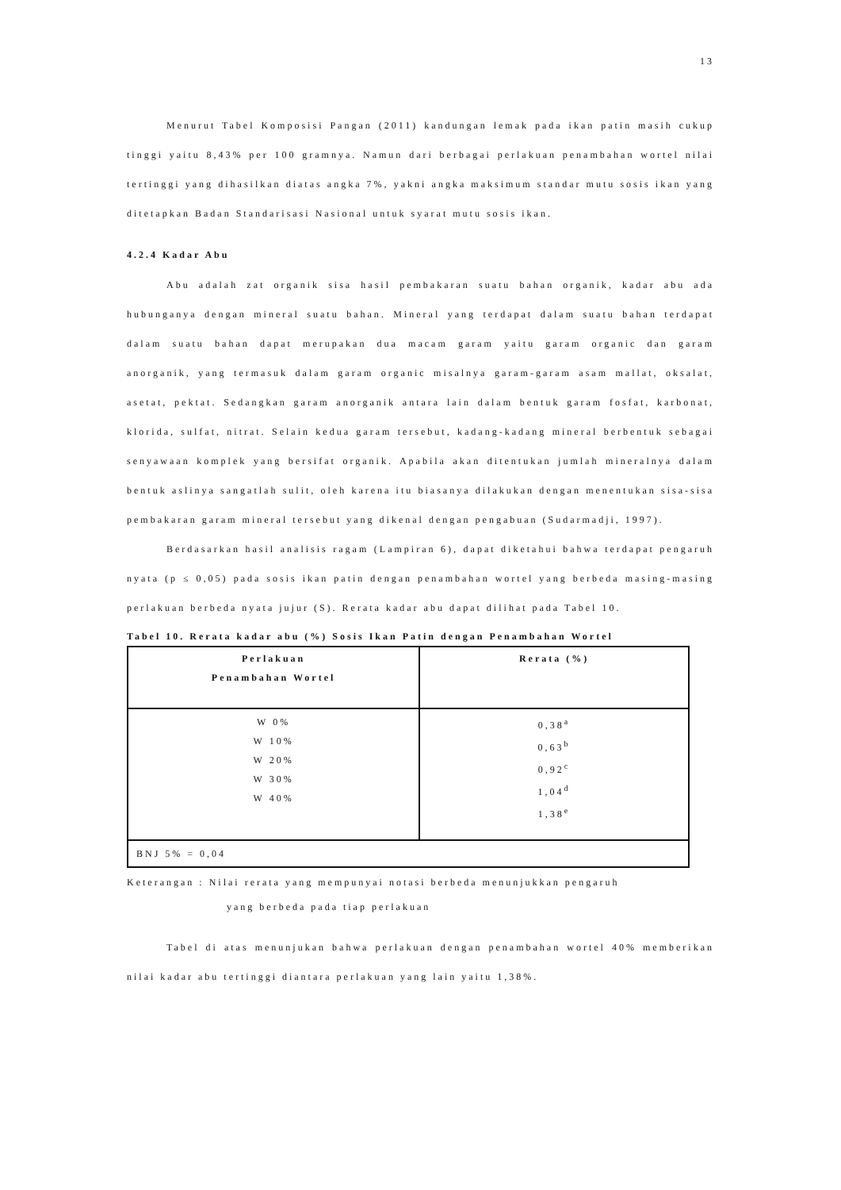13
Menurut Tabel Komposisi Pangan (2011) kandungan lemak pada ikan patin masih cukup tinggi yaitu 8,43% per 100 gramnya. Namun dari berbagai perlakuan penambahan wortel nilai tertinggi yang dihasilkan diatas angka 7%, yakni angka maksimum standar mutu sosis ikan yang ditetapkan Badan Standarisasi Nasional untuk syarat mutu sosis ikan.
4.2.4 Kadar Abu
Abu adalah zat organik sisa hasil pembakaran suatu bahan organik, kadar abu ada hubunganya dengan mineral suatu bahan. Mineral yang terdapat dalam suatu bahan terdapat dalam suatu bahan dapat merupakan dua macam garam yaitu garam organic dan garam anorganik, yang termasuk dalam garam organic misalnya garam-garam asam mallat, oksalat, asetat, pektat. Sedangkan garam anorganik antara lain dalam bentuk garam fosfat, karbonat, klorida, sulfat, nitrat. Selain kedua garam tersebut, kadang-kadang mineral berbentuk sebagai senyawaan komplek yang bersifat organik. Apabila akan ditentukan jumlah mineralnya dalam bentuk aslinya sangatlah sulit, oleh karena itu biasanya dilakukan dengan menentukan sisa-sisa pembakaran garam mineral tersebut yang dikenal dengan pengabuan (Sudarmadji, 1997).
Berdasarkan hasil analisis ragam (Lampiran 6), dapat diketahui bahwa terdapat pengaruh nyata (p ≤ 0,05) pada sosis ikan patin dengan penambahan wortel yang berbeda masing-masing perlakuan berbeda nyata jujur (S). Rerata kadar abu dapat dilihat pada Tabel 10.
Tabel 10. Rerata kadar abu (%) Sosis Ikan Patin dengan Penambahan Wortel
| Perlakuan Penambahan Wortel | Rerata (%) |
| --- | --- |
| W 0% W 10% W 20% W 30% W 40% | 0,38<sup>a</sup> 0,63<sup>b</sup> 0,92<sup>c</sup> 1,04<sup>d</sup> 1,38<sup>e</sup> |
| BNJ 5% = 0,04 | |
Keterangan : Nilai rerata yang mempunyai notasi berbeda menunjukkan pengaruh
yang berbeda pada tiap perlakuan
Tabel di atas menunjukan bahwa perlakuan dengan penambahan wortel 40% memberikan nilai kadar abu tertinggi diantara perlakuan yang lain yaitu 1,38%.